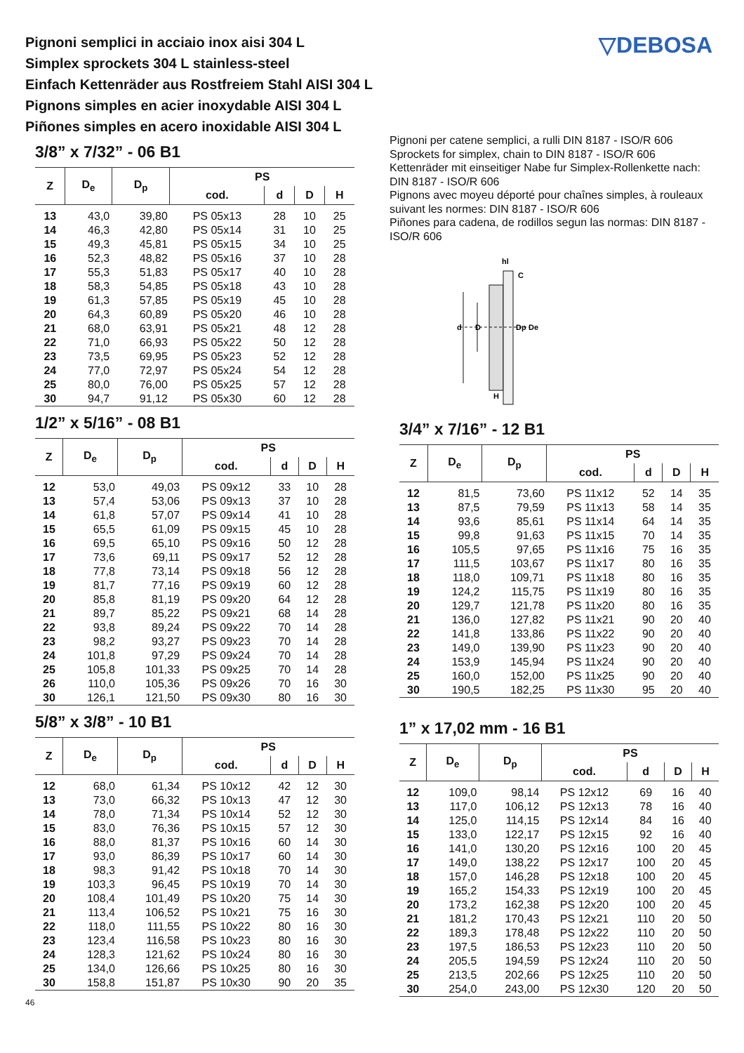▽DEBOSA
Pignoni semplici in acciaio inox aisi 304 L
Simplex sprockets 304 L stainless-steel
Einfach Kettenräder aus Rostfreiem Stahl AISI 304 L
Pignons simples en acier inoxydable AISI 304 L
Piñones simples en acero inoxidable AISI 304 L
3/8” x 7/32” - 06 B1
| Z | D<sub>e</sub> | D<sub>p</sub> | PS | | | |
| --- | --- | --- | --- | --- | --- | --- |
| | | | cod. | d | D | H |
| 13 | 43,0 | 39,80 | PS 05x13 | 28 | 10 | 25 |
| 14 | 46,3 | 42,80 | PS 05x14 | 31 | 10 | 25 |
| 15 | 49,3 | 45,81 | PS 05x15 | 34 | 10 | 25 |
| 16 | 52,3 | 48,82 | PS 05x16 | 37 | 10 | 28 |
| 17 | 55,3 | 51,83 | PS 05x17 | 40 | 10 | 28 |
| 18 | 58,3 | 54,85 | PS 05x18 | 43 | 10 | 28 |
| 19 | 61,3 | 57,85 | PS 05x19 | 45 | 10 | 28 |
| 20 | 64,3 | 60,89 | PS 05x20 | 46 | 10 | 28 |
| 21 | 68,0 | 63,91 | PS 05x21 | 48 | 12 | 28 |
| 22 | 71,0 | 66,93 | PS 05x22 | 50 | 12 | 28 |
| 23 | 73,5 | 69,95 | PS 05x23 | 52 | 12 | 28 |
| 24 | 77,0 | 72,97 | PS 05x24 | 54 | 12 | 28 |
| 25 | 80,0 | 76,00 | PS 05x25 | 57 | 12 | 28 |
| 30 | 94,7 | 91,12 | PS 05x30 | 60 | 12 | 28 |
1/2” x 5/16” - 08 B1
| Z | D<sub>e</sub> | D<sub>p</sub> | PS | | | |
| --- | --- | --- | --- | --- | --- | --- |
| | | | cod. | d | D | H |
| 12 | 53,0 | 49,03 | PS 09x12 | 33 | 10 | 28 |
| 13 | 57,4 | 53,06 | PS 09x13 | 37 | 10 | 28 |
| 14 | 61,8 | 57,07 | PS 09x14 | 41 | 10 | 28 |
| 15 | 65,5 | 61,09 | PS 09x15 | 45 | 10 | 28 |
| 16 | 69,5 | 65,10 | PS 09x16 | 50 | 12 | 28 |
| 17 | 73,6 | 69,11 | PS 09x17 | 52 | 12 | 28 |
| 18 | 77,8 | 73,14 | PS 09x18 | 56 | 12 | 28 |
| 19 | 81,7 | 77,16 | PS 09x19 | 60 | 12 | 28 |
| 20 | 85,8 | 81,19 | PS 09x20 | 64 | 12 | 28 |
| 21 | 89,7 | 85,22 | PS 09x21 | 68 | 14 | 28 |
| 22 | 93,8 | 89,24 | PS 09x22 | 70 | 14 | 28 |
| 23 | 98,2 | 93,27 | PS 09x23 | 70 | 14 | 28 |
| 24 | 101,8 | 97,29 | PS 09x24 | 70 | 14 | 28 |
| 25 | 105,8 | 101,33 | PS 09x25 | 70 | 14 | 28 |
| 26 | 110,0 | 105,36 | PS 09x26 | 70 | 16 | 30 |
| 30 | 126,1 | 121,50 | PS 09x30 | 80 | 16 | 30 |
5/8” x 3/8” - 10 B1
| Z | D<sub>e</sub> | D<sub>p</sub> | PS | | | |
| --- | --- | --- | --- | --- | --- | --- |
| | | | cod. | d | D | H |
| 12 | 68,0 | 61,34 | PS 10x12 | 42 | 12 | 30 |
| 13 | 73,0 | 66,32 | PS 10x13 | 47 | 12 | 30 |
| 14 | 78,0 | 71,34 | PS 10x14 | 52 | 12 | 30 |
| 15 | 83,0 | 76,36 | PS 10x15 | 57 | 12 | 30 |
| 16 | 88,0 | 81,37 | PS 10x16 | 60 | 14 | 30 |
| 17 | 93,0 | 86,39 | PS 10x17 | 60 | 14 | 30 |
| 18 | 98,3 | 91,42 | PS 10x18 | 70 | 14 | 30 |
| 19 | 103,3 | 96,45 | PS 10x19 | 70 | 14 | 30 |
| 20 | 108,4 | 101,49 | PS 10x20 | 75 | 14 | 30 |
| 21 | 113,4 | 106,52 | PS 10x21 | 75 | 16 | 30 |
| 22 | 118,0 | 111,55 | PS 10x22 | 80 | 16 | 30 |
| 23 | 123,4 | 116,58 | PS 10x23 | 80 | 16 | 30 |
| 24 | 128,3 | 121,62 | PS 10x24 | 80 | 16 | 30 |
| 25 | 134,0 | 126,66 | PS 10x25 | 80 | 16 | 30 |
| 30 | 158,8 | 151,87 | PS 10x30 | 90 | 20 | 35 |
46
Pignoni per catene semplici, a rulli DIN 8187 - ISO/R 606
Sprockets for simplex, chain to DIN 8187 - ISO/R 606
Kettenräder mit einseitiger Nabe fur Simplex-Rollenkette nach: DIN 8187 - ISO/R 606
Pignons avec moyeu déporté pour chaînes simples, à rouleaux suivant les normes: DIN 8187 - ISO/R 606
Piñones para cadena, de rodillos segun las normas: DIN 8187 - ISO/R 606
d
D
Dp
De
hl
C
H
3/4” x 7/16” - 12 B1
| Z | D<sub>e</sub> | D<sub>p</sub> | PS | | | |
| --- | --- | --- | --- | --- | --- | --- |
| | | | cod. | d | D | H |
| 12 | 81,5 | 73,60 | PS 11x12 | 52 | 14 | 35 |
| 13 | 87,5 | 79,59 | PS 11x13 | 58 | 14 | 35 |
| 14 | 93,6 | 85,61 | PS 11x14 | 64 | 14 | 35 |
| 15 | 99,8 | 91,63 | PS 11x15 | 70 | 14 | 35 |
| 16 | 105,5 | 97,65 | PS 11x16 | 75 | 16 | 35 |
| 17 | 111,5 | 103,67 | PS 11x17 | 80 | 16 | 35 |
| 18 | 118,0 | 109,71 | PS 11x18 | 80 | 16 | 35 |
| 19 | 124,2 | 115,75 | PS 11x19 | 80 | 16 | 35 |
| 20 | 129,7 | 121,78 | PS 11x20 | 80 | 16 | 35 |
| 21 | 136,0 | 127,82 | PS 11x21 | 90 | 20 | 40 |
| 22 | 141,8 | 133,86 | PS 11x22 | 90 | 20 | 40 |
| 23 | 149,0 | 139,90 | PS 11x23 | 90 | 20 | 40 |
| 24 | 153,9 | 145,94 | PS 11x24 | 90 | 20 | 40 |
| 25 | 160,0 | 152,00 | PS 11x25 | 90 | 20 | 40 |
| 30 | 190,5 | 182,25 | PS 11x30 | 95 | 20 | 40 |
1” x 17,02 mm - 16 B1
| Z | D<sub>e</sub> | D<sub>p</sub> | PS | | | |
| --- | --- | --- | --- | --- | --- | --- |
| | | | cod. | d | D | H |
| 12 | 109,0 | 98,14 | PS 12x12 | 69 | 16 | 40 |
| 13 | 117,0 | 106,12 | PS 12x13 | 78 | 16 | 40 |
| 14 | 125,0 | 114,15 | PS 12x14 | 84 | 16 | 40 |
| 15 | 133,0 | 122,17 | PS 12x15 | 92 | 16 | 40 |
| 16 | 141,0 | 130,20 | PS 12x16 | 100 | 20 | 45 |
| 17 | 149,0 | 138,22 | PS 12x17 | 100 | 20 | 45 |
| 18 | 157,0 | 146,28 | PS 12x18 | 100 | 20 | 45 |
| 19 | 165,2 | 154,33 | PS 12x19 | 100 | 20 | 45 |
| 20 | 173,2 | 162,38 | PS 12x20 | 100 | 20 | 45 |
| 21 | 181,2 | 170,43 | PS 12x21 | 110 | 20 | 50 |
| 22 | 189,3 | 178,48 | PS 12x22 | 110 | 20 | 50 |
| 23 | 197,5 | 186,53 | PS 12x23 | 110 | 20 | 50 |
| 24 | 205,5 | 194,59 | PS 12x24 | 110 | 20 | 50 |
| 25 | 213,5 | 202,66 | PS 12x25 | 110 | 20 | 50 |
| 30 | 254,0 | 243,00 | PS 12x30 | 120 | 20 | 50 |